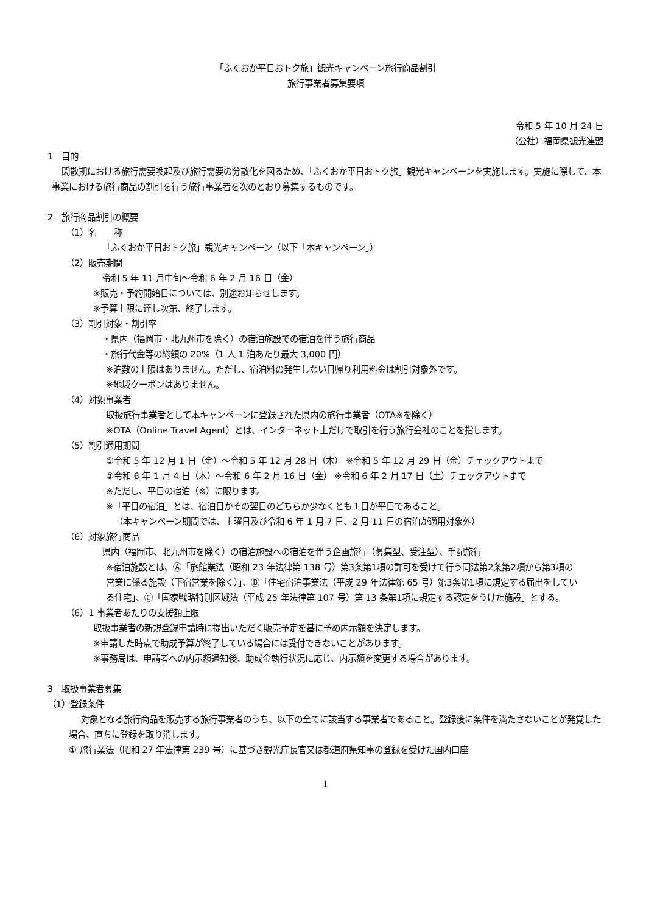「ふくおか平日おトク旅」観光キャンペーン旅行商品割引
旅行事業者募集要項
令和 5 年 10 月 24 日
（公社）福岡県観光連盟
1　目的
閑散期における旅行需要喚起及び旅行需要の分散化を図るため、「ふくおか平日おトク旅」観光キャンペーンを実施します。実施に際して、本事業における旅行商品の割引を行う旅行事業者を次のとおり募集するものです。
2　旅行商品割引の概要
（1）名　　称
「ふくおか平日おトク旅」観光キャンペーン（以下「本キャンペーン」）
（2）販売期間
令和 5 年 11 月中旬～令和 6 年 2 月 16 日（金）
※販売・予約開始日については、別途お知らせします。
※予算上限に達し次第、終了します。
（3）割引対象・割引率
・県内（福岡市・北九州市を除く）の宿泊施設での宿泊を伴う旅行商品
・旅行代金等の総額の 20%（1 人 1 泊あたり最大 3,000 円）
※泊数の上限はありません。ただし、宿泊料の発生しない日帰り利用料金は割引対象外です。
※地域クーポンはありません。
（4）対象事業者
取扱旅行事業者として本キャンペーンに登録された県内の旅行事業者（OTA※を除く）
※OTA（Online Travel Agent）とは、インターネット上だけで取引を行う旅行会社のことを指します。
（5）割引適用期間
①令和 5 年 12 月 1 日（金）～令和 5 年 12 月 28 日（木） ※令和 5 年 12 月 29 日（金）チェックアウトまで
②令和 6 年 1 月 4 日（木）～令和 6 年 2 月 16 日（金） ※令和 6 年 2 月 17 日（土）チェックアウトまで
※ただし、平日の宿泊（※）に限ります。
※「平日の宿泊」とは、宿泊日かその翌日のどちらか少なくとも１日が平日であること。
（本キャンペーン期間では、土曜日及び令和 6 年 1 月 7 日、2 月 11 日の宿泊が適用対象外）
（6）対象旅行商品
県内（福岡市、北九州市を除く）の宿泊施設への宿泊を伴う企画旅行（募集型、受注型）、手配旅行
※宿泊施設とは、Ⓐ「旅館業法（昭和 23 年法律第 138 号）第3条第1項の許可を受けて行う同法第2条第2項から第3項の営業に係る施設（下宿営業を除く）」、Ⓑ「住宅宿泊事業法（平成 29 年法律第 65 号）第3条第1項に規定する届出をしている住宅」、Ⓒ「国家戦略特別区域法（平成 25 年法律第 107 号）第 13 条第1項に規定する認定をうけた施設」とする。
（6）1 事業者あたりの支援額上限
取扱事業者の新規登録申請時に提出いただく販売予定を基に予め内示額を決定します。
※申請した時点で助成予算が終了している場合には受付できないことがあります。
※事務局は、申請者への内示額通知後、助成金執行状況に応じ、内示額を変更する場合があります。
3　取扱事業者募集
（1）登録条件
対象となる旅行商品を販売する旅行事業者のうち、以下の全てに該当する事業者であること。登録後に条件を満たさないことが発覚した場合、直ちに登録を取り消します。
① 旅行業法（昭和 27 年法律第 239 号）に基づき観光庁長官又は都道府県知事の登録を受けた国内口座
1